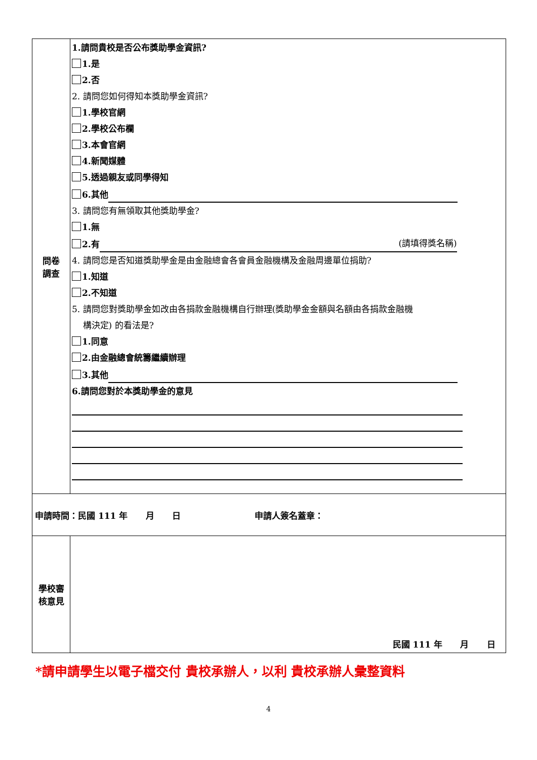| 問卷 調查 | 1.請問貴校是否公布獎助學金資訊? 1.是 2.否 2. 請問您如何得知本獎助學金資訊? 1.學校官網 2.學校公布欄 3.本會官網 4.新聞媒體 5.透過親友或同學得知 6.其他 3. 請問您有無領取其他獎助學金? 1.無 2.有 (請填得獎名稱) 4. 請問您是否知道獎助學金是由金融總會各會員金融機構及金融周邊單位捐助? 1.知道 2.不知道 5. 請問您對獎助學金如改由各捐款金融機構自行辦理(獎助學金金額與名額由各捐款金融機 構決定) 的看法是? 1.同意 2.由金融總會統籌繼續辦理 3.其他 6.請問您對於本獎助學金的意見 |
| 申請時間：民國 111 年 月 日 申請人簽名蓋章： | |
| 學校審 核意見 | 民國 111 年 月 日 |
*請申請學生以電子檔交付 貴校承辦人，以利 貴校承辦人彙整資料
4